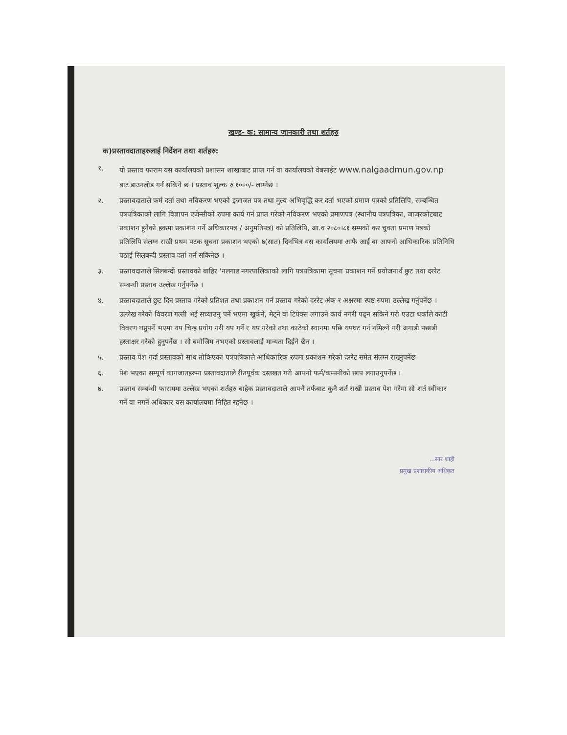खण्ड- क: सामान्य जानकारी तथा शर्तहरु
क)प्रस्तावदाताहरुलाई निर्देशन तथा शर्तहरु:
१. यो प्रस्ताव फाराम यस कार्यालयको प्रशासन शाखाबाट प्राप्त गर्न वा कार्यालयको वेबसाईट www.nalgaadmun.gov.np बाट डाउनलोड गर्न सकिने छ । प्रस्ताव शुल्क रु १०००/- लाग्नेछ ।
२. प्रस्तावदाताले फर्म दर्ता तथा नविकरण भएको इजाजत पत्र तथा मुल्य अभिवृद्धि कर दर्ता भएको प्रमाण पत्रको प्रतिलिपि, सम्बन्धित पत्रपत्रिकाको लागि विज्ञापन एजेन्सीको रुपमा कार्य गर्न प्राप्त गरेको नविकरण भएको प्रमाणपत्र (स्थानीय पत्रपत्रिका, जाजरकोटबाट प्रकाशन हुनेको हकमा प्रकाशन गर्ने अधिकारपत्र / अनुमतिपत्र) को प्रतिलिपि, आ.व २०८०।८१ सम्मको कर चुक्ता प्रमाण पत्रको प्रतिलिपि संलग्न राखी प्रथम पटक सूचना प्रकाशन भएको ७(सात) दिनभित्र यस कार्यालयमा आफै आई वा आफ्नो आधिकारिक प्रतिनिधि पठाई सिलबन्दी प्रस्ताव दर्ता गर्न सकिनेछ ।
३. प्रस्तावदाताले सिलबन्दी प्रस्तावको बाहिर 'नलगाड नगरपालिकाको लागि पत्रपत्रिकामा सूचना प्रकाशन गर्ने प्रयोजनार्थ छुट तथा दररेट सम्बन्धी प्रस्ताव उल्लेख गर्नुपर्नेछ ।
४. प्रस्तावदाताले छुट दिन प्रस्ताव गरेको प्रतिशत तथा प्रकाशन गर्न प्रस्ताव गरेको दररेट अंक र अक्षरमा स्पष्ट रुपमा उल्लेख गर्नुपर्नेछ । उल्लेख गरेको विवरण गल्ती भई सच्याउनु पर्ने भएमा खुर्कने, मेट्ने वा टिपेक्स लगाउने कार्य नगरी पढ्न सकिने गरी एउटा धर्काले काटी विवरण थप्नुपर्ने भएमा थप चिन्ह प्रयोग गरी थप गर्ने र थप गरेको तथा काटेको स्थानमा पछि थपघट गर्न नमिल्ने गरी अगाडी पछाडी हस्ताक्षर गरेको हुनुपर्नेछ । सो बमोजिम नभएको प्रस्तावलाई मान्यता दिईने छैन ।
५. प्रस्ताव पेश गर्दा प्रस्तावको साथ तोकिएका पत्रपत्रिकाले आधिकारिक रुपमा प्रकाशन गरेको दररेट समेत संलग्न राख्नुपर्नेछ
६. पेश भएका सम्पूर्ण कागजातहरुमा प्रस्तावदाताले रीतपूर्वक दस्तखत गरी आफ्नो फर्म/कम्पनीको छाप लगाउनुपर्नेछ ।
७. प्रस्ताव सम्बन्धी फाराममा उल्लेख भएका शर्तहरु बाहेक प्रस्तावदाताले आफ्नै तर्फबाट कुनै शर्त राखी प्रस्ताव पेश गरेमा सो शर्त स्वीकार गर्ने वा नगर्ने अधिकार यस कार्यालयमा निहित रहनेछ ।
...सार शाही
प्रमुख प्रशासकीय अधिकृत